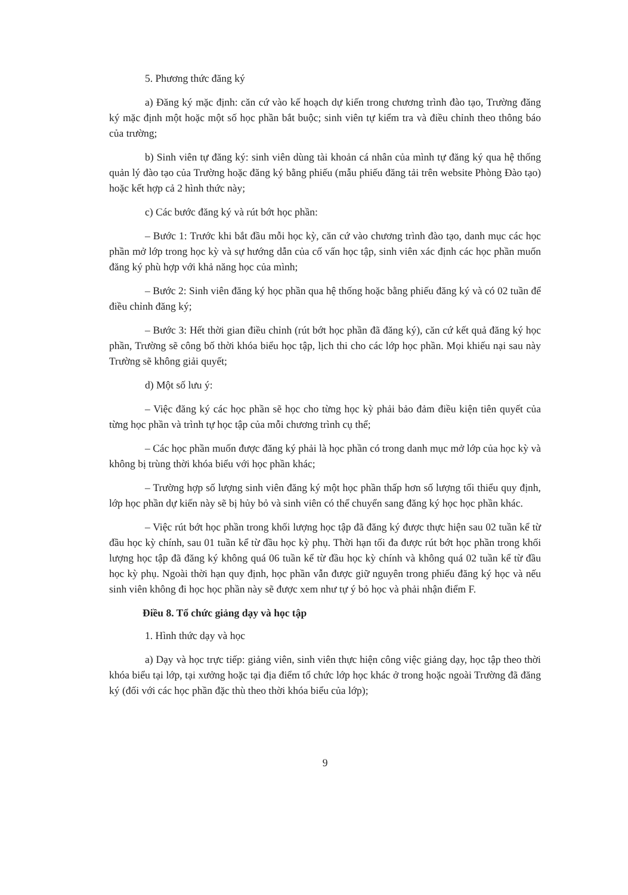5. Phương thức đăng ký
a) Đăng ký mặc định: căn cứ vào kế hoạch dự kiến trong chương trình đào tạo, Trường đăng ký mặc định một hoặc một số học phần bắt buộc; sinh viên tự kiểm tra và điều chỉnh theo thông báo của trường;
b) Sinh viên tự đăng ký: sinh viên dùng tài khoản cá nhân của mình tự đăng ký qua hệ thống quản lý đào tạo của Trường hoặc đăng ký bằng phiếu (mẫu phiếu đăng tải trên website Phòng Đào tạo) hoặc kết hợp cả 2 hình thức này;
c) Các bước đăng ký và rút bớt học phần:
– Bước 1: Trước khi bắt đầu mỗi học kỳ, căn cứ vào chương trình đào tạo, danh mục các học phần mở lớp trong học kỳ và sự hướng dẫn của cố vấn học tập, sinh viên xác định các học phần muốn đăng ký phù hợp với khả năng học của mình;
– Bước 2: Sinh viên đăng ký học phần qua hệ thống hoặc bằng phiếu đăng ký và có 02 tuần để điều chỉnh đăng ký;
– Bước 3: Hết thời gian điều chỉnh (rút bớt học phần đã đăng ký), căn cứ kết quả đăng ký học phần, Trường sẽ công bố thời khóa biểu học tập, lịch thi cho các lớp học phần. Mọi khiếu nại sau này Trường sẽ không giải quyết;
d) Một số lưu ý:
– Việc đăng ký các học phần sẽ học cho từng học kỳ phải bảo đảm điều kiện tiên quyết của từng học phần và trình tự học tập của mỗi chương trình cụ thể;
– Các học phần muốn được đăng ký phải là học phần có trong danh mục mở lớp của học kỳ và không bị trùng thời khóa biểu với học phần khác;
– Trường hợp số lượng sinh viên đăng ký một học phần thấp hơn số lượng tối thiểu quy định, lớp học phần dự kiến này sẽ bị hủy bỏ và sinh viên có thể chuyển sang đăng ký học học phần khác.
– Việc rút bớt học phần trong khối lượng học tập đã đăng ký được thực hiện sau 02 tuần kể từ đầu học kỳ chính, sau 01 tuần kể từ đầu học kỳ phụ. Thời hạn tối đa được rút bớt học phần trong khối lượng học tập đã đăng ký không quá 06 tuần kể từ đầu học kỳ chính và không quá 02 tuần kể từ đầu học kỳ phụ. Ngoài thời hạn quy định, học phần vẫn được giữ nguyên trong phiếu đăng ký học và nếu sinh viên không đi học học phần này sẽ được xem như tự ý bỏ học và phải nhận điểm F.
Điều 8. Tổ chức giảng dạy và học tập
1. Hình thức dạy và học
a) Dạy và học trực tiếp: giảng viên, sinh viên thực hiện công việc giảng dạy, học tập theo thời khóa biểu tại lớp, tại xưởng hoặc tại địa điểm tổ chức lớp học khác ở trong hoặc ngoài Trường đã đăng ký (đối với các học phần đặc thù theo thời khóa biểu của lớp);
9